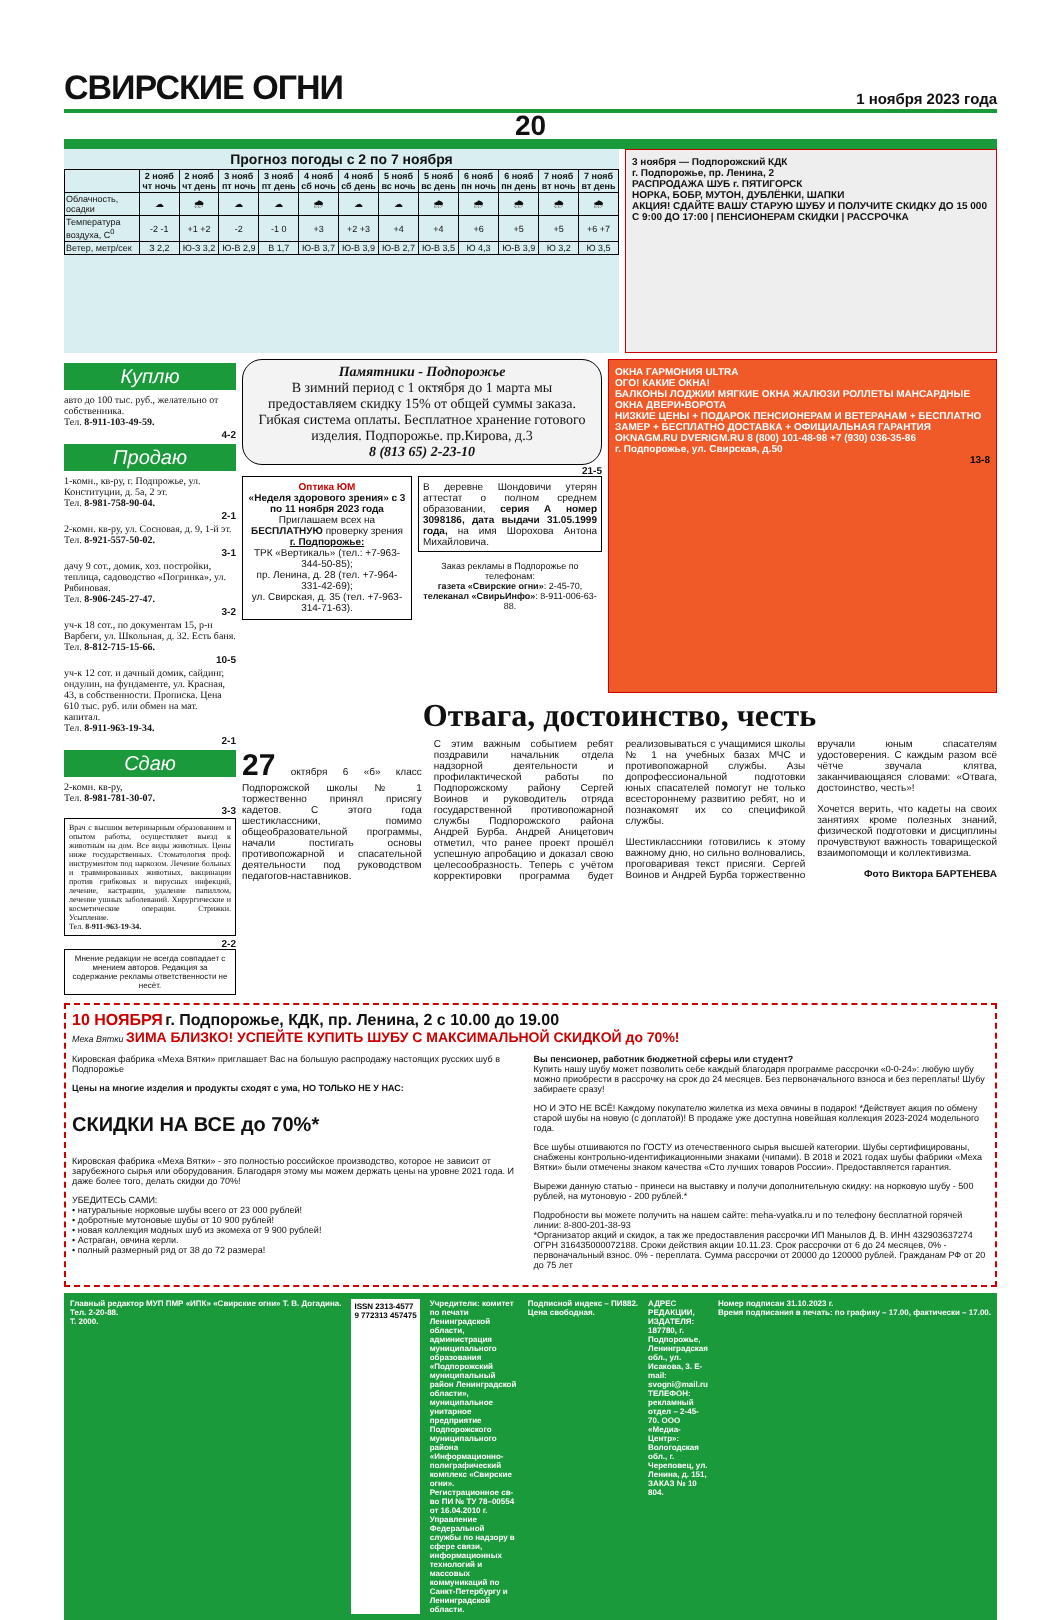СВИРСКИЕ ОГНИ
1 ноября 2023 года
20
Прогноз погоды с 2 по 7 ноября
| | 2 нояб чт ночь | 2 нояб чт день | 3 нояб пт ночь | 3 нояб пт день | 4 нояб сб ночь | 4 нояб сб день | 5 нояб вс ночь | 5 нояб вс день | 6 нояб пн ночь | 6 нояб пн день | 7 нояб вт ночь | 7 нояб вт день |
| --- | --- | --- | --- | --- | --- | --- | --- | --- | --- | --- | --- | --- |
| Облачность, осадки | ☁ | 🌧 | ☁ | ☁ | 🌧 | ☁ | ☁ | 🌧 | 🌧 | 🌧 | 🌧 | 🌧 |
| Температура воздуха, C<sup>0</sup> | -2 -1 | +1 +2 | -2 | -1 0 | +3 | +2 +3 | +4 | +4 | +6 | +5 | +5 | +6 +7 |
| Ветер, метр/сек | З 2,2 | Ю-З 3,2 | Ю-В 2,9 | В 1,7 | Ю-В 3,7 | Ю-В 3,9 | Ю-В 2,7 | Ю-В 3,5 | Ю 4,3 | Ю-В 3,9 | Ю 3,2 | Ю 3,5 |
3 ноября — Подпорожский КДК
г. Подпорожье, пр. Ленина, 2
РАСПРОДАЖА ШУБ г. ПЯТИГОРСК
НОРКА, БОБР, МУТОН, ДУБЛЁНКИ, ШАПКИ
АКЦИЯ! СДАЙТЕ ВАШУ СТАРУЮ ШУБУ И ПОЛУЧИТЕ СКИДКУ ДО 15 000
С 9:00 ДО 17:00 | ПЕНСИОНЕРАМ СКИДКИ | РАССРОЧКА
Куплю
авто до 100 тыс. руб., желательно от собственника.
Тел. 8-911-103-49-59.
4-2
Продаю
1-комн., кв-ру, г. Подпрожье, ул. Конституции, д. 5а, 2 эт.
Тел. 8-981-758-90-04.
2-1
2-комн. кв-ру, ул. Сосновая, д. 9, 1-й эт.
Тел. 8-921-557-50-02.
3-1
дачу 9 сот., домик, хоз. постройки, теплица, садоводство «Погринка», ул. Рябиновая.
Тел. 8-906-245-27-47.
3-2
уч-к 18 сот., по документам 15, р-н Варбеги, ул. Школьная, д. 32. Есть баня.
Тел. 8-812-715-15-66.
10-5
уч-к 12 сот. и дачный домик, сайдинг, ондулин, на фундаменте, ул. Красная, 43, в собственности. Прописка. Цена 610 тыс. руб. или обмен на мат. капитал.
Тел. 8-911-963-19-34.
2-1
Сдаю
2-комн. кв-ру,
Тел. 8-981-781-30-07.
3-3
Врач с высшим ветеринарным образованием и опытом работы, осуществляет выезд к животным на дом. Все виды животных. Цены ниже государственных. Стоматология проф. инструментом под наркозом. Лечение больных и травмированных животных, вакцинации против грибковых и вирусных инфекций, лечение, кастрации, удаление папиллом, лечение ушных заболеваний. Хирургические и косметические операции. Стрижки. Усыпление.
Тел. 8-911-963-19-34.
2-2
Мнение редакции не всегда совпадает с мнением авторов. Редакция за содержание рекламы ответственности не несёт.
Памятники - Подпорожье
В зимний период с 1 октября до 1 марта мы предоставляем скидку 15% от общей суммы заказа. Гибкая система оплаты. Бесплатное хранение готового изделия. Подпорожье. пр.Кирова, д.3
8 (813 65) 2-23-10
21-5
Оптика ЮМ
«Неделя здорового зрения» с 3 по 11 ноября 2023 года
Приглашаем всех на БЕСПЛАТНУЮ проверку зрения
г. Подпорожье:
ТРК «Вертикаль» (тел.: +7-963-344-50-85);
пр. Ленина, д. 28 (тел. +7-964-331-42-69);
ул. Свирская, д. 35 (тел. +7-963-314-71-63).
В деревне Шондовичи утерян аттестат о полном среднем образовании, серия А номер 3098186, дата выдачи 31.05.1999 года, на имя Шорохова Антона Михайловича.
Заказ рекламы в Подпорожье по телефонам:
газета «Свирские огни»: 2-45-70,
телеканал «СвирьИнфо»: 8-911-006-63-88.
ОКНА ГАРМОНИЯ ULTRA
ОГО! КАКИЕ ОКНА!
БАЛКОНЫ ЛОДЖИИ МЯГКИЕ ОКНА ЖАЛЮЗИ РОЛЛЕТЫ МАНСАРДНЫЕ ОКНА ДВЕРИ•ВОРОТА
НИЗКИЕ ЦЕНЫ + ПОДАРОК ПЕНСИОНЕРАМ И ВЕТЕРАНАМ + БЕСПЛАТНО ЗАМЕР + БЕСПЛАТНО ДОСТАВКА + ОФИЦИАЛЬНАЯ ГАРАНТИЯ
OKNAGM.RU DVERIGM.RU 8 (800) 101-48-98 +7 (930) 036-35-86
г. Подпорожье, ул. Свирская, д.50
13-8
Отвага, достоинство, честь
27 октября 6 «б» класс Подпорожской школы № 1 торжественно принял присягу кадетов. С этого года шестиклассники, помимо общеобразовательной программы, начали постигать основы противопожарной и спасательной деятельности под руководством педагогов-наставников.
С этим важным событием ребят поздравили начальник отдела надзорной деятельности и профилактической работы по Подпорожскому району Сергей Воинов и руководитель отряда государственной противопожарной службы Подпорожского района Андрей Бурба. Андрей Аницетович отметил, что ранее проект прошёл успешную апробацию и доказал свою целесообразность. Теперь с учётом корректировки программа будет реализовываться с учащимися школы № 1 на учебных базах МЧС и противопожарной службы. Азы допрофессиональной подготовки юных спасателей помогут не только всестороннему развитию ребят, но и познакомят их со спецификой службы.
Шестиклассники готовились к этому важному дню, но сильно волновались, проговаривая текст присяги. Сергей Воинов и Андрей Бурба торжественно вручали юным спасателям удостоверения. С каждым разом всё чётче звучала клятва, заканчивающаяся словами: «Отвага, достоинство, честь»!
Хочется верить, что кадеты на своих занятиях кроме полезных знаний, физической подготовки и дисциплины прочувствуют важность товарищеской взаимопомощи и коллективизма.
Фото Виктора БАРТЕНЕВА
10 НОЯБРЯ г. Подпорожье, КДК, пр. Ленина, 2 с 10.00 до 19.00
Меха Вятки ЗИМА БЛИЗКО! УСПЕЙТЕ КУПИТЬ ШУБУ С МАКСИМАЛЬНОЙ СКИДКОЙ до 70%!
Кировская фабрика «Меха Вятки» приглашает Вас на большую распродажу настоящих русских шуб в Подпорожье
Цены на многие изделия и продукты сходят с ума, НО ТОЛЬКО НЕ У НАС:
СКИДКИ НА ВСЕ до 70%*
Кировская фабрика «Меха Вятки» - это полностью российское производство, которое не зависит от зарубежного сырья или оборудования. Благодаря этому мы можем держать цены на уровне 2021 года. И даже более того, делать скидки до 70%!
УБЕДИТЕСЬ САМИ:
• натуральные норковые шубы всего от 23 000 рублей!
• добротные мутоновые шубы от 10 900 рублей!
• новая коллекция модных шуб из экомеха от 9 900 рублей!
• Астраган, овчина керли.
• полный размерный ряд от 38 до 72 размера!
Вы пенсионер, работник бюджетной сферы или студент?
Купить нашу шубу может позволить себе каждый благодаря программе рассрочки «0-0-24»: любую шубу можно приобрести в рассрочку на срок до 24 месяцев. Без первоначального взноса и без переплаты! Шубу забираете сразу!
НО И ЭТО НЕ ВСЁ! Каждому покупателю жилетка из меха овчины в подарок! *Действует акция по обмену старой шубы на новую (с доплатой)! В продаже уже доступна новейшая коллекция 2023-2024 модельного года.
Все шубы отшиваются по ГОСТУ из отечественного сырья высшей категории. Шубы сертифицированы, снабжены контрольно-идентификационными знаками (чипами). В 2018 и 2021 годах шубы фабрики «Меха Вятки» были отмечены знаком качества «Сто лучших товаров России». Предоставляется гарантия.
Вырежи данную статью - принеси на выставку и получи дополнительную скидку: на норковую шубу - 500 рублей, на мутоновую - 200 рублей.*
Подробности вы можете получить на нашем сайте: meha-vyatka.ru и по телефону бесплатной горячей линии: 8-800-201-38-93
*Организатор акций и скидок, а так же предоставления рассрочки ИП Манылов Д. В. ИНН 432903637274 ОГРН 316435000072188. Сроки действия акции 10.11.23. Срок рассрочки от 6 до 24 месяцев, 0% - первоначальный взнос. 0% - переплата. Сумма рассрочки от 20000 до 120000 рублей. Гражданам РФ от 20 до 75 лет
Главный редактор МУП ПМР «ИПК» «Свирские огни» Т. В. Догадина.
Тел. 2-20-88.
Т. 2000.
ISSN 2313-4577
9 772313 457475
Учредители: комитет по печати Ленинградской области, администрация муниципального образования «Подпорожский муниципальный район Ленинградской области», муниципальное унитарное предприятие Подпорожского муниципального района «Информационно-полиграфический комплекс «Свирские огни». Регистрационное св-во ПИ № ТУ 78–00554 от 16.04.2010 г. Управление Федеральной службы по надзору в сфере связи, информационных технологий и массовых коммуникаций по Санкт-Петербургу и Ленинградской области.
Подписной индекс – ПИ882.
Цена свободная.
АДРЕС РЕДАКЦИИ, ИЗДАТЕЛЯ: 187780, г. Подпорожье, Ленинградская обл., ул. Исакова, 3. E-mail: svogni@mail.ru ТЕЛЕФОН: рекламный отдел – 2-45-70. ООО «Медиа-Центр»: Вологодская обл., г. Череповец, ул. Ленина, д. 151, ЗАКАЗ № 10 804.
Номер подписан 31.10.2023 г.
Время подписания в печать: по графику – 17.00, фактически – 17.00.